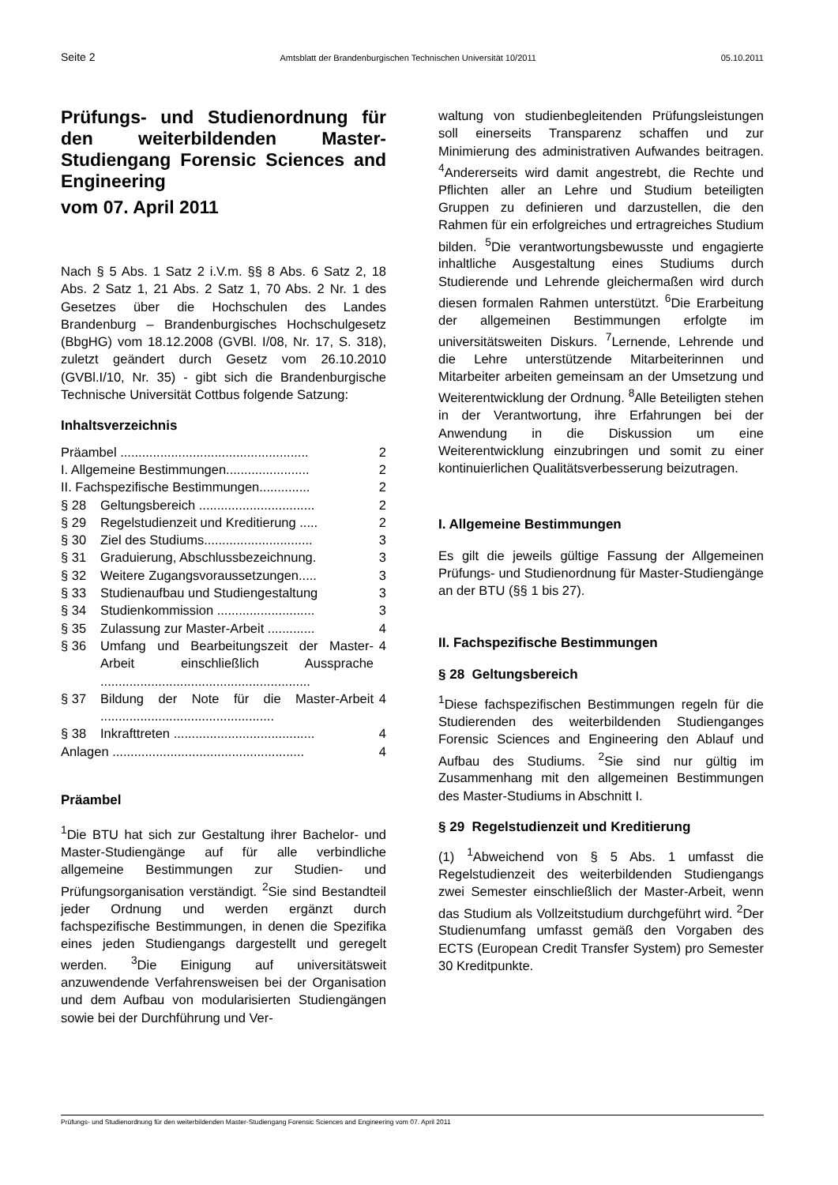Seite 2 Amtsblatt der Brandenburgischen Technischen Universität 10/2011 05.10.2011
Prüfungs- und Studienordnung für den weiterbildenden Master-Studiengang Forensic Sciences and Engineering
vom 07. April 2011
Nach § 5 Abs. 1 Satz 2 i.V.m. §§ 8 Abs. 6 Satz 2, 18 Abs. 2 Satz 1, 21 Abs. 2 Satz 1, 70 Abs. 2 Nr. 1 des Gesetzes über die Hochschulen des Landes Brandenburg – Brandenburgisches Hochschulgesetz (BbgHG) vom 18.12.2008 (GVBl. I/08, Nr. 17, S. 318), zuletzt geändert durch Gesetz vom 26.10.2010 (GVBl.I/10, Nr. 35) - gibt sich die Brandenburgische Technische Universität Cottbus folgende Satzung:
Inhaltsverzeichnis
Präambel .................................................... 2
I. Allgemeine Bestimmungen....................... 2
II. Fachspezifische Bestimmungen.............. 2
§ 28 Geltungsbereich ................................ 2
§ 29 Regelstudienzeit und Kreditierung ..... 2
§ 30 Ziel des Studiums.............................. 3
§ 31 Graduierung, Abschlussbezeichnung. 3
§ 32 Weitere Zugangsvoraussetzungen..... 3
§ 33 Studienaufbau und Studiengestaltung 3
§ 34 Studienkommission ........................... 3
§ 35 Zulassung zur Master-Arbeit ............. 4
§ 36 Umfang und Bearbeitungszeit der Master-Arbeit einschließlich Aussprache .......................................................... 4
§ 37 Bildung der Note für die Master-Arbeit ................................................ 4
§ 38 Inkrafttreten ....................................... 4
Anlagen ..................................................... 4
Präambel
<sup>1</sup> Die BTU hat sich zur Gestaltung ihrer Bachelor- und Master-Studiengänge auf für alle verbindliche allgemeine Bestimmungen zur Studien- und Prüfungsorganisation verständigt. <sup>2</sup>Sie sind Bestandteil jeder Ordnung und werden ergänzt durch fachspezifische Bestimmungen, in denen die Spezifika eines jeden Studiengangs dargestellt und geregelt werden. <sup>3</sup>Die Einigung auf universitätsweit anzuwendende Verfahrensweisen bei der Organisation und dem Aufbau von modularisierten Studiengängen sowie bei der Durchführung und Ver-
waltung von studienbegleitenden Prüfungsleistungen soll einerseits Transparenz schaffen und zur Minimierung des administrativen Aufwandes beitragen. <sup>4</sup>Andererseits wird damit angestrebt, die Rechte und Pflichten aller an Lehre und Studium beteiligten Gruppen zu definieren und darzustellen, die den Rahmen für ein erfolgreiches und ertragreiches Studium bilden. <sup>5</sup>Die verantwortungsbewusste und engagierte inhaltliche Ausgestaltung eines Studiums durch Studierende und Lehrende gleichermaßen wird durch diesen formalen Rahmen unterstützt. <sup>6</sup>Die Erarbeitung der allgemeinen Bestimmungen erfolgte im universitätsweiten Diskurs. <sup>7</sup>Lernende, Lehrende und die Lehre unterstützende Mitarbeiterinnen und Mitarbeiter arbeiten gemeinsam an der Umsetzung und Weiterentwicklung der Ordnung. <sup>8</sup>Alle Beteiligten stehen in der Verantwortung, ihre Erfahrungen bei der Anwendung in die Diskussion um eine Weiterentwicklung einzubringen und somit zu einer kontinuierlichen Qualitätsverbesserung beizutragen.
I. Allgemeine Bestimmungen
Es gilt die jeweils gültige Fassung der Allgemeinen Prüfungs- und Studienordnung für Master-Studiengänge an der BTU (§§ 1 bis 27).
II. Fachspezifische Bestimmungen
§ 28 Geltungsbereich
<sup>1</sup> Diese fachspezifischen Bestimmungen regeln für die Studierenden des weiterbildenden Studienganges Forensic Sciences and Engineering den Ablauf und Aufbau des Studiums. <sup>2</sup>Sie sind nur gültig im Zusammenhang mit den allgemeinen Bestimmungen des Master-Studiums in Abschnitt I.
§ 29 Regelstudienzeit und Kreditierung
(1) <sup>1</sup>Abweichend von § 5 Abs. 1 umfasst die Regelstudienzeit des weiterbildenden Studiengangs zwei Semester einschließlich der Master-Arbeit, wenn das Studium als Vollzeitstudium durchgeführt wird. <sup>2</sup>Der Studienumfang umfasst gemäß den Vorgaben des ECTS (European Credit Transfer System) pro Semester 30 Kreditpunkte.
Prüfungs- und Studienordnung für den weiterbildenden Master-Studiengang Forensic Sciences and Engineering vom 07. April 2011